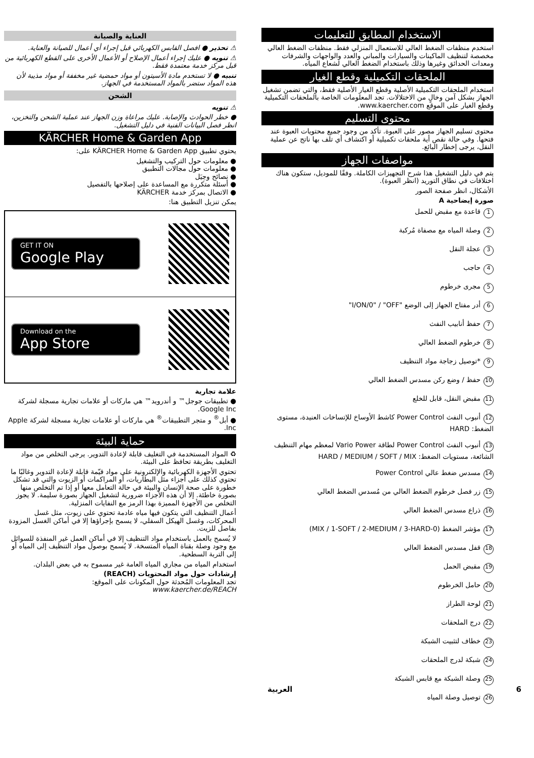الاستخدام المطابق للتعليمات
استخدم منظفات الضغط العالي للاستعمال المنزلي فقط. منظفات الضغط العالي مخصصة لتنظيف الماكينات والسيارات والمباني والعدد والواجهات والشرفات ومعدات الحدائق وغيرها وذلك باستخدام الضغط العالي لشعاع المياه.
الملحقات التكميلية وقطع الغيار
استخدام الملحقات التكميلية الأصلية وقطع الغيار الأصلية فقط، والتي تضمن تشغيل الجهاز بشكل آمن وخالٍ من الاختلالات. تجد المعلومات الخاصة بالملحقات التكميلية وقطع الغيار على الموقع www.kaercher.com.
محتوى التسليم
محتوى تسليم الجهاز مصور على العبوة. تأكد من وجود جميع محتويات العبوة عند فتحها. وفي حالة نقص أية ملحقات تكميلية أو اكتشاف أي تلف بها ناتج عن عملية النقل، يرجى إخطار البائع.
مواصفات الجهاز
يتم في دليل التشغيل هذا شرح التجهيزات الكاملة. وفقًا للموديل، ستكون هناك اختلافات في نطاق التوريد (انظر العبوة).
الأشكال، انظر صفحة الصور
صورة إيضاحية A
1 قاعدة مع مقبض للحمل
2 وصلة المياه مع مصفاة مُركبة
3 عجلة النقل
4 حاجب
5 مجرى خرطوم
6 أدر مفتاح الجهاز إلى الوضع "I/ON/0" / "OFF"
7 حفظ أنابيب النفث
8 خرطوم الضغط العالي
9 *توصيل زجاجة مواد التنظيف
10 حفظ / وضع ركن مسدس الضغط العالي
11 مقبض النقل، قابل للخلع
12 أنبوب النفث Power Control كاشط الأوساخ للإتساخات العنيدة، مستوى الضغط: HARD
13 أنبوب النفث Power Control لطاقة Vario Power لمعظم مهام التنظيف الشائعة، مستويات الضغط: HARD / MEDIUM / SOFT / MIX
14 مسدس ضغط عالي Power Control
15 زر فصل خرطوم الضغط العالي من مُسدس الضغط العالي
16 ذراع مسدس الضغط العالي
17 مؤشر الضغط (0-MIX / 1-SOFT / 2-MEDIUM / 3-HARD)
18 قفل مسدس الضغط العالي
19 مقبض الحمل
20 حامل الخرطوم
21 لوحة الطراز
22 درج الملحقات
23 خطاف لتثبيت الشبكة
24 شبكة لدرج الملحقات
25 وصلة الشبكة مع قابس الشبكة
26 توصيل وصلة المياه
العناية والصيانة
⚠ تحذير ● افصل القابس الكهربائي قبل إجراء أي أعمال للصيانة والعناية.
⚠ تنويه ● عليك إجراء أعمال الإصلاح أو الأعمال الأخرى على القطع الكهربائية من قبل مركز خدمة معتمدة فقط.
تنبيه ● لا تستخدم مادة الأسيتون أو مواد حمضية غير مخففة أو مواد مذيبة لأن هذه المواد ستضر بالمواد المستخدمة في الجهاز.
الشحن
⚠ تنويه
● خطر الحوادث والإصابة. عليك مراعاة وزن الجهاز عند عملية الشحن والتخزين، انظر فصل البيانات الفنية في دليل التشغيل.
KÄRCHER Home & Garden App
يحتوي تطبيق KÄRCHER Home & Garden App على:
● معلومات حول التركيب والتشغيل
● معلومات حول مجالات التطبيق
● نصائح وحِيَل
● أسئلة متكررة مع المساعدة على إصلاحها بالتفصيل
● الاتصال بمركز خدمة KÄRCHER
يمكن تنزيل التطبيق هنا:
GET IT ON
Google Play
Download on the
App Store
علامة تجارية
● تطبيقات جوجل™ و أندرويد™ هي ماركات أو علامات تجارية مسجلة لشركة Google Inc.
● أبل<sup>®</sup> و متجر التطبيقات<sup>®</sup> هي ماركات أو علامات تجارية مسجلة لشركة Apple Inc.
حماية البيئة
♻ المواد المستخدمة في التغليف قابلة لإعادة التدوير. يرجى التخلص من مواد التغليف بطريقة تحافظ على البيئة.
تحتوي الأجهزة الكهربائية والإلكترونية على مواد قيّمة قابلة لإعادة التدوير وغالبًا ما تحتوي كذلك على أجزاء مثل البطاريات، أو المراكمات أو الزيوت والتي قد تشكل خطورة على صحة الإنسان والبيئة في حالة التعامل معها أو إذا تم التخلص منها بصورة خاطئة. إلا أن هذه الأجزاء ضرورية لتشغيل الجهاز بصورة سليمة. لا يجوز التخلص من الأجهزة المميزة بهذا الرمز مع النفايات المنزلية.
أعمال التنظيف التي يتكون فيها مياه عادمة تحتوي على زيوت، مثل غسل المحركات، وغسل الهيكل السفلي، لا يسمح بإجراؤها إلا في أماكن الغسل المزودة بفاصل للزيت.
لا يُسمح بالعمل باستخدام مواد التنظيف إلا في أماكن العمل غير المنفذة للسوائل مع وجود وصلة بقناة المياه المتسخة. لا يُسمح بوصول مواد التنظيف إلى المياه أو إلى التربة السطحية.
استخدام المياه من مجاري المياه العامة غير مسموح به في بعض البلدان.
إرشادات حول مواد المحتويات (REACH)
تجد المعلومات المُحدثة حول المكونات على الموقع:
www.kaercher.de/REACH
العربية 6